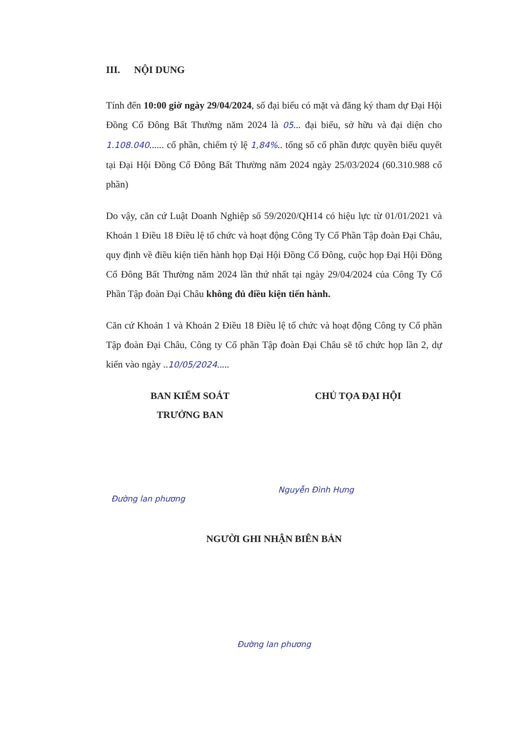III. NỘI DUNG
Tính đến 10:00 giờ ngày 29/04/2024, số đại biểu có mặt và đăng ký tham dự Đại Hội Đồng Cổ Đông Bất Thường năm 2024 là 05... đại biểu, sở hữu và đại diện cho 1.108.040...... cổ phần, chiếm tỷ lệ 1,84%.. tổng số cổ phần được quyền biểu quyết tại Đại Hội Đồng Cổ Đông Bất Thường năm 2024 ngày 25/03/2024 (60.310.988 cổ phần)
Do vậy, căn cứ Luật Doanh Nghiệp số 59/2020/QH14 có hiệu lực từ 01/01/2021 và Khoản 1 Điều 18 Điều lệ tổ chức và hoạt động Công Ty Cổ Phần Tập đoàn Đại Châu, quy định về điều kiện tiến hành họp Đại Hội Đồng Cổ Đông, cuộc họp Đại Hội Đồng Cổ Đông Bất Thường năm 2024 lần thứ nhất tại ngày 29/04/2024 của Công Ty Cổ Phần Tập đoàn Đại Châu không đủ điều kiện tiến hành.
Căn cứ Khoản 1 và Khoản 2 Điều 18 Điều lệ tổ chức và hoạt động Công ty Cổ phần Tập đoàn Đại Châu, Công ty Cổ phần Tập đoàn Đại Châu sẽ tổ chức họp lần 2, dự kiến vào ngày ..10/05/2024.....
BAN KIỂM SOÁT
TRƯỞNG BAN
Đường lan phương
CHỦ TỌA ĐẠI HỘI
Nguyễn Đình Hưng
NGƯỜI GHI NHẬN BIÊN BẢN
Đường lan phương